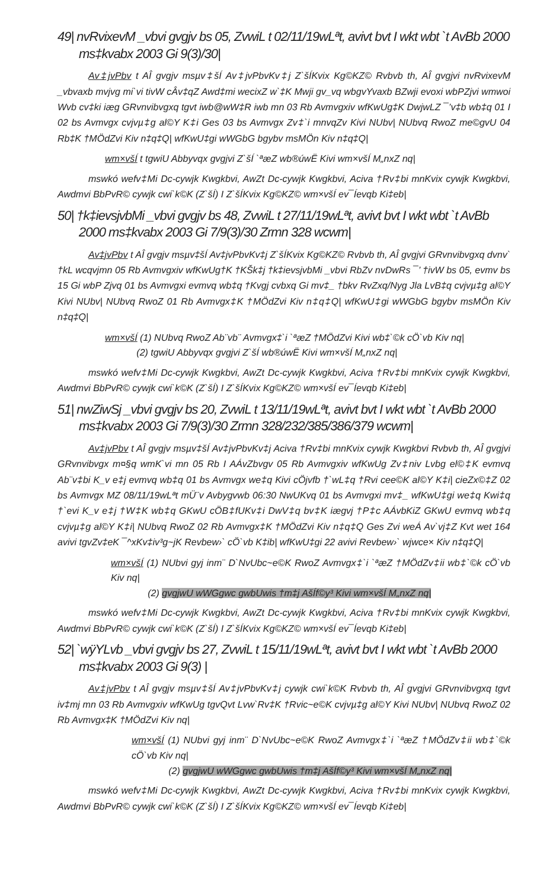49| nvRvixevM _vbvi gvgjv bs 05, ZvwiL t 02/11/19wLªt, avivt bvt I wkt wbt `t AvBb 2000 ms‡kvabx 2003 Gi 9(3)/30|
Av‡jvPbv t AÎ gvgjv msµv‡šÍ Av‡jvPbvKv‡j Z`šÍKvix Kg©KZ© Rvbvb th, AÎ gvgjvi nvRvixevM _vbvaxb mvjvg mi`vi tivW cÂv‡qZ Awd‡mi wecixZ w`‡K Mwji gv_vq wbgvYvaxb BZwji evoxi wbPZjvi wmwoi Wvb cv‡ki iæg GRvnvibvgxq tgvt iwb@wW‡R iwb mn 03 Rb Avmvgxiv wfKwUg‡K DwjwLZ ¯’v‡b wb‡q 01 I 02 bs Avmvgx cvjvµ‡g al©Y K‡i Ges 03 bs Avmvgx Zv‡`i mnvqZv Kivi NUbv| NUbvq RwoZ me©gvU 04 Rb‡K †MÖdZvi Kiv n‡q‡Q| wfKwU‡gi wWGbG bgybv msMÖn Kiv n‡q‡Q|
wm×všÍ t tgwiU Abbyvqx gvgjvi Z`šÍ `ªæZ wb®úwË Kivi wm×všÍ M„nxZ nq|
mswkó wefv‡Mi Dc-cywjk Kwgkbvi, AwZt Dc-cywjk Kwgkbvi, Aciva †Rv‡bi mnKvix cywjk Kwgkbvi, Awdmvi BbPvR© cywjk cwi`k©K (Z`šÍ) I Z`šÍKvix Kg©KZ© wm×všÍ ev¯Íevqb Ki‡eb|
50| †k‡ievsjvbMi _vbvi gvgjv bs 48, ZvwiL t 27/11/19wLªt, avivt bvt I wkt wbt `t AvBb 2000 ms‡kvabx 2003 Gi 7/9(3)/30 Zrmn 328 wcwm|
Av‡jvPbv t AÎ gvgjv msµv‡šÍ Av‡jvPbvKv‡j Z`šÍKvix Kg©KZ© Rvbvb th, AÎ gvgjvi GRvnvibvgxq dvnv` †kL wcqvjmn 05 Rb Avmvgxiv wfKwUg†K †KŠk‡j †k‡ievsjvbMi _vbvi RbZv nvDwRs ¯’ †ivW bs 05, evmv bs 15 Gi wbP Zjvq 01 bs Avmvgxi evmvq wb‡q †Kvgj cvbxq Gi mv‡_ †bkv RvZxq/Nyg Jla LvB‡q cvjvµ‡g al©Y Kivi NUbv| NUbvq RwoZ 01 Rb Avmvgx‡K †MÖdZvi Kiv n‡q‡Q| wfKwU‡gi wWGbG bgybv msMÖn Kiv n‡q‡Q|
wm×všÍ (1) NUbvq RwoZ Ab¨vb¨ Avmvgx‡`i `ªæZ †MÖdZvi Kivi wb‡`©k cÖ`vb Kiv nq|
(2) tgwiU Abbyvqx gvgjvi Z`šÍ wb®úwË Kivi wm×všÍ M„nxZ nq|
mswkó wefv‡Mi Dc-cywjk Kwgkbvi, AwZt Dc-cywjk Kwgkbvi, Aciva †Rv‡bi mnKvix cywjk Kwgkbvi, Awdmvi BbPvR© cywjk cwi`k©K (Z`šÍ) I Z`šÍKvix Kg©KZ© wm×všÍ ev¯Íevqb Ki‡eb|
51| nwZiwSj _vbvi gvgjv bs 20, ZvwiL t 13/11/19wLªt, avivt bvt I wkt wbt `t AvBb 2000 ms‡kvabx 2003 Gi 7/9(3)/30 Zrmn 328/232/385/386/379 wcwm|
Av‡jvPbv t AÎ gvgjv msµv‡šÍ Av‡jvPbvKv‡j Aciva †Rv‡bi mnKvix cywjk Kwgkbvi Rvbvb th, AÎ gvgjvi GRvnvibvgx m¤§q wmK`vi mn 05 Rb I AÁvZbvgv 05 Rb Avmvgxiv wfKwUg Zv‡niv Lvbg el©‡K evmvq Ab¨v‡bi K_v e‡j evmvq wb‡q 01 bs Avmvgx we‡q Kivi cÖjvfb †`wL‡q †Rvi cee©K al©Y K‡i| cieZx©‡Z 02 bs Avmvgx MZ 08/11/19wLªt mÜ¨v Avbygvwb 06:30 NwUKvq 01 bs Avmvgxi mv‡_ wfKwU‡gi we‡q Kwi‡q †`evi K_v e‡j †W‡K wb‡q GKwU cÖB‡fUKv‡i DwV‡q bv‡K iægvj †P‡c AÁvbKiZ GKwU evmvq wb‡q cvjvµ‡g al©Y K‡i| NUbvq RwoZ 02 Rb Avmvgx‡K †MÖdZvi Kiv n‡q‡Q Ges Zvi weÁ Av`vj‡Z Kvt wet 164 avivi tgvZv‡eK ¯^xKv‡iv³g~jK Revbew›` cÖ`vb K‡ib| wfKwU‡gi 22 avivi Revbew›` wjwce× Kiv n‡q‡Q|
wm×všÍ (1) NUbvi gyj inm¨ D`NvUbc~e©K RwoZ Avmvgx‡`i `ªæZ †MÖdZv‡ii wb‡`©k cÖ`vb Kiv nq|
(2) gvgjwU wWGgwc gwbUwis †m‡j AšÍf©y³ Kivi wm×všÍ M„nxZ nq|
mswkó wefv‡Mi Dc-cywjk Kwgkbvi, AwZt Dc-cywjk Kwgkbvi, Aciva †Rv‡bi mnKvix cywjk Kwgkbvi, Awdmvi BbPvR© cywjk cwi`k©K (Z`šÍ) I Z`šÍKvix Kg©KZ© wm×všÍ ev¯Íevqb Ki‡eb|
52| `wÿYLvb _vbvi gvgjv bs 27, ZvwiL t 15/11/19wLªt, avivt bvt I wkt wbt `t AvBb 2000 ms‡kvabx 2003 Gi 9(3) |
Av‡jvPbv t AÎ gvgjv msµv‡šÍ Av‡jvPbvKv‡j cywjk cwi`k©K Rvbvb th, AÎ gvgjvi GRvnvibvgxq tgvt iv‡mj mn 03 Rb Avmvgxiv wfKwUg tgvQvt Lvw`Rv‡K †Rvic~e©K cvjvµ‡g al©Y Kivi NUbv| NUbvq RwoZ 02 Rb Avmvgx‡K †MÖdZvi Kiv nq|
wm×všÍ (1) NUbvi gyj inm¨ D`NvUbc~e©K RwoZ Avmvgx‡`i `ªæZ †MÖdZv‡ii wb‡`©k cÖ`vb Kiv nq|
(2) gvgjwU wWGgwc gwbUwis †m‡j AšÍf©y³ Kivi wm×všÍ M„nxZ nq|
mswkó wefv‡Mi Dc-cywjk Kwgkbvi, AwZt Dc-cywjk Kwgkbvi, Aciva †Rv‡bi mnKvix cywjk Kwgkbvi, Awdmvi BbPvR© cywjk cwi`k©K (Z`šÍ) I Z`šÍKvix Kg©KZ© wm×všÍ ev¯Íevqb Ki‡eb|